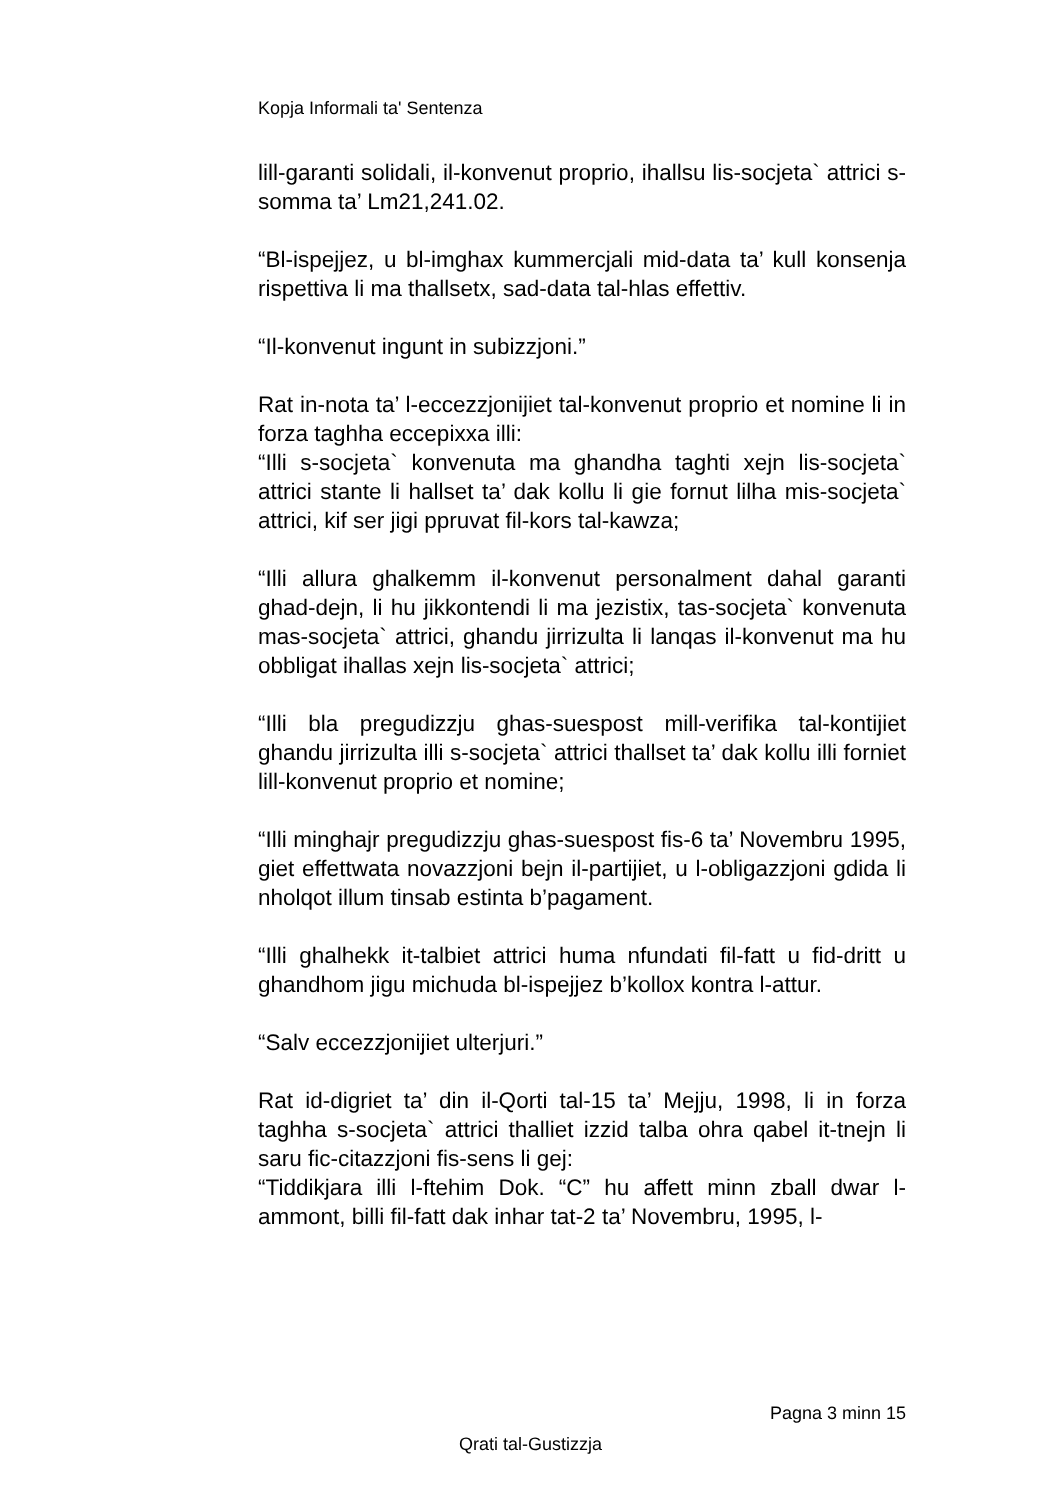Kopja Informali ta' Sentenza
lill-garanti solidali, il-konvenut proprio, ihallsu lis-socjeta` attrici s-somma ta’ Lm21,241.02.
“Bl-ispejjez, u bl-imghax kummercjali mid-data ta’ kull konsenja rispettiva li ma thallsetx, sad-data tal-hlas effettiv.
“Il-konvenut ingunt in subizzjoni.”
Rat in-nota ta’ l-eccezzjonijiet tal-konvenut proprio et nomine li in forza taghha eccepixxa illi:
“Illi s-socjeta` konvenuta ma ghandha taghti xejn lis-socjeta` attrici stante li hallset ta’ dak kollu li gie fornut lilha mis-socjeta` attrici, kif ser jigi ppruvat fil-kors tal-kawza;
“Illi allura ghalkemm il-konvenut personalment dahal garanti ghad-dejn, li hu jikkontendi li ma jezistix, tas-socjeta` konvenuta mas-socjeta` attrici, ghandu jirrizulta li lanqas il-konvenut ma hu obbligat ihallas xejn lis-socjeta` attrici;
“Illi bla pregudizzju ghas-suespost mill-verifika tal-kontijiet ghandu jirrizulta illi s-socjeta` attrici thallset ta’ dak kollu illi forniet lill-konvenut proprio et nomine;
“Illi minghajr pregudizzju ghas-suespost fis-6 ta’ Novembru 1995, giet effettwata novazzjoni bejn il-partijiet, u l-obligazzjoni gdida li nholqot illum tinsab estinta b’pagament.
“Illi ghalhekk it-talbiet attrici huma nfundati fil-fatt u fid-dritt u ghandhom jigu michuda bl-ispejjez b’kollox kontra l-attur.
“Salv eccezzjonijiet ulterjuri.”
Rat id-digriet ta’ din il-Qorti tal-15 ta’ Mejju, 1998, li in forza taghha s-socjeta` attrici thalliet izzid talba ohra qabel it-tnejn li saru fic-citazzjoni fis-sens li gej:
“Tiddikjara illi l-ftehim Dok. “C” hu affett minn zball dwar l-ammont, billi fil-fatt dak inhar tat-2 ta’ Novembru, 1995, l-
Pagna 3 minn 15
Qrati tal-Gustizzja